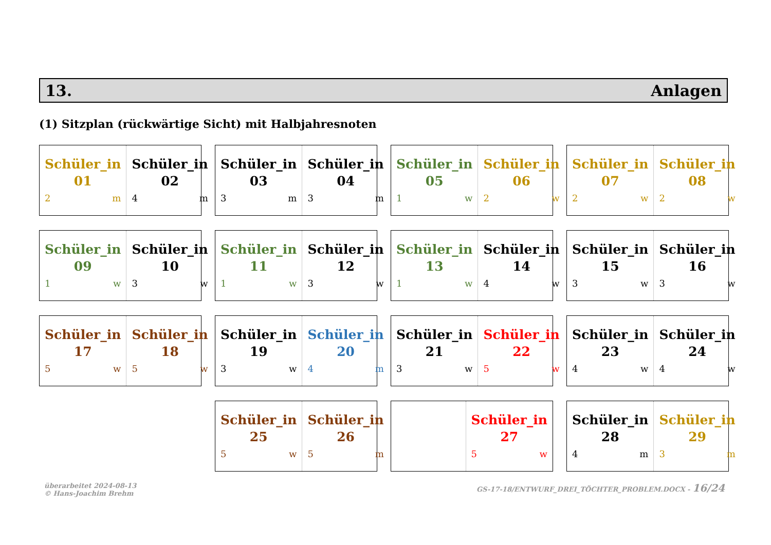13. Anlagen
(1) Sitzplan (rückwärtige Sicht) mit Halbjahresnoten
Schüler_in
01
2 m
Schüler_in
02
4 m
Schüler_in
03
3 m
Schüler_in
04
3 m
Schüler_in
05
1 w
Schüler_in
06
2 w
Schüler_in
07
2 w
Schüler_in
08
2 w
Schüler_in
09
1 w
Schüler_in
10
3 w
Schüler_in
11
1 w
Schüler_in
12
3 w
Schüler_in
13
1 w
Schüler_in
14
4 w
Schüler_in
15
3 w
Schüler_in
16
3 w
Schüler_in
17
5 w
Schüler_in
18
5 w
Schüler_in
19
3 w
Schüler_in
20
4 m
Schüler_in
21
3 w
Schüler_in
22
5 w
Schüler_in
23
4 w
Schüler_in
24
4 w
Schüler_in
25
5 w
Schüler_in
26
5 m
Schüler_in
27
5 w
Schüler_in
28
4 m
Schüler_in
29
3 m
überarbeitet 2024-08-13
© Hans-Joachim Brehm
GS-17-18/ENTWURF_DREI_TÖCHTER_PROBLEM.DOCX - 16/24